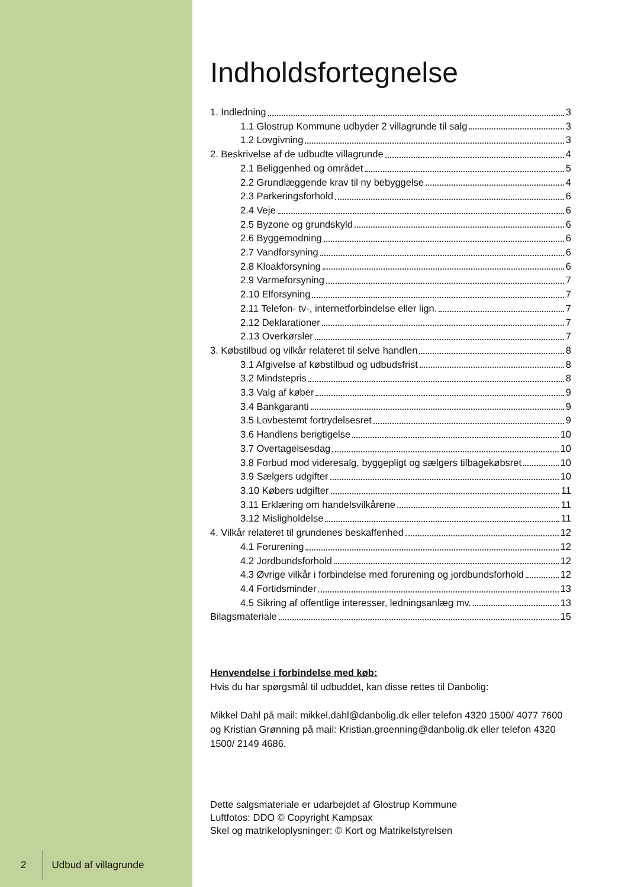2 Udbud af villagrunde
Indholdsfortegnelse
1. Indledning 3
1.1 Glostrup Kommune udbyder 2 villagrunde til salg 3
1.2 Lovgivning 3
2. Beskrivelse af de udbudte villagrunde 4
2.1 Beliggenhed og området 5
2.2 Grundlæggende krav til ny bebyggelse 4
2.3 Parkeringsforhold 6
2.4 Veje 6
2.5 Byzone og grundskyld 6
2.6 Byggemodning 6
2.7 Vandforsyning 6
2.8 Kloakforsyning 6
2.9 Varmeforsyning 7
2.10 Elforsyning 7
2.11 Telefon- tv-, internetforbindelse eller lign. 7
2.12 Deklarationer 7
2.13 Overkørsler 7
3. Købstilbud og vilkår relateret til selve handlen 8
3.1 Afgivelse af købstilbud og udbudsfrist 8
3.2 Mindstepris 8
3.3 Valg af køber 9
3.4 Bankgaranti 9
3.5 Lovbestemt fortrydelsesret 9
3.6 Handlens berigtigelse 10
3.7 Overtagelsesdag 10
3.8 Forbud mod videresalg, byggepligt og sælgers tilbagekøbsret 10
3.9 Sælgers udgifter 10
3.10 Købers udgifter 11
3.11 Erklæring om handelsvilkårene 11
3.12 Misligholdelse 11
4. Vilkår relateret til grundenes beskaffenhed 12
4.1 Forurening 12
4.2 Jordbundsforhold 12
4.3 Øvrige vilkår i forbindelse med forurening og jordbundsforhold 12
4.4 Fortidsminder 13
4.5 Sikring af offentlige interesser, ledningsanlæg mv. 13
Bilagsmateriale 15
Henvendelse i forbindelse med køb:
Hvis du har spørgsmål til udbuddet, kan disse rettes til Danbolig:
Mikkel Dahl på mail: mikkel.dahl@danbolig.dk eller telefon 4320 1500/ 4077 7600 og Kristian Grønning på mail: Kristian.groenning@danbolig.dk eller telefon 4320 1500/ 2149 4686.
Dette salgsmateriale er udarbejdet af Glostrup Kommune
Luftfotos: DDO © Copyright Kampsax
Skel og matrikeloplysninger: © Kort og Matrikelstyrelsen